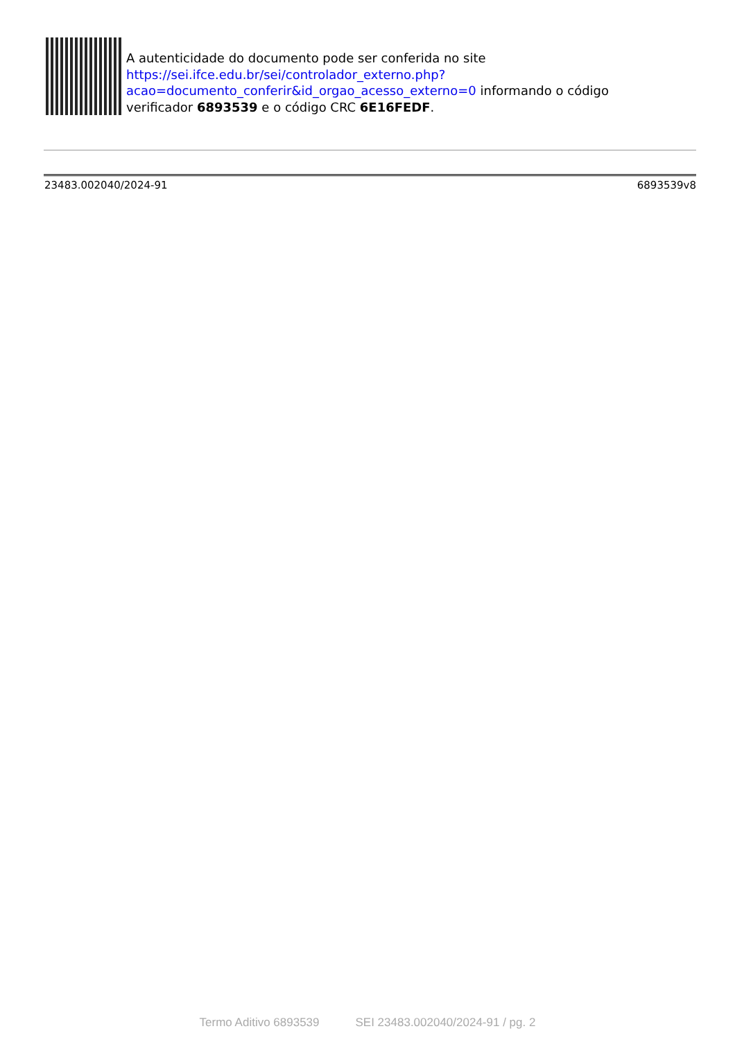A autenticidade do documento pode ser conferida no site
https://sei.ifce.edu.br/sei/controlador_externo.php?
acao=documento_conferir&id_orgao_acesso_externo=0 informando o código
verificador 6893539 e o código CRC 6E16FEDF.
23483.002040/2024-91 6893539v8
Termo Aditivo 6893539 SEI 23483.002040/2024-91 / pg. 2